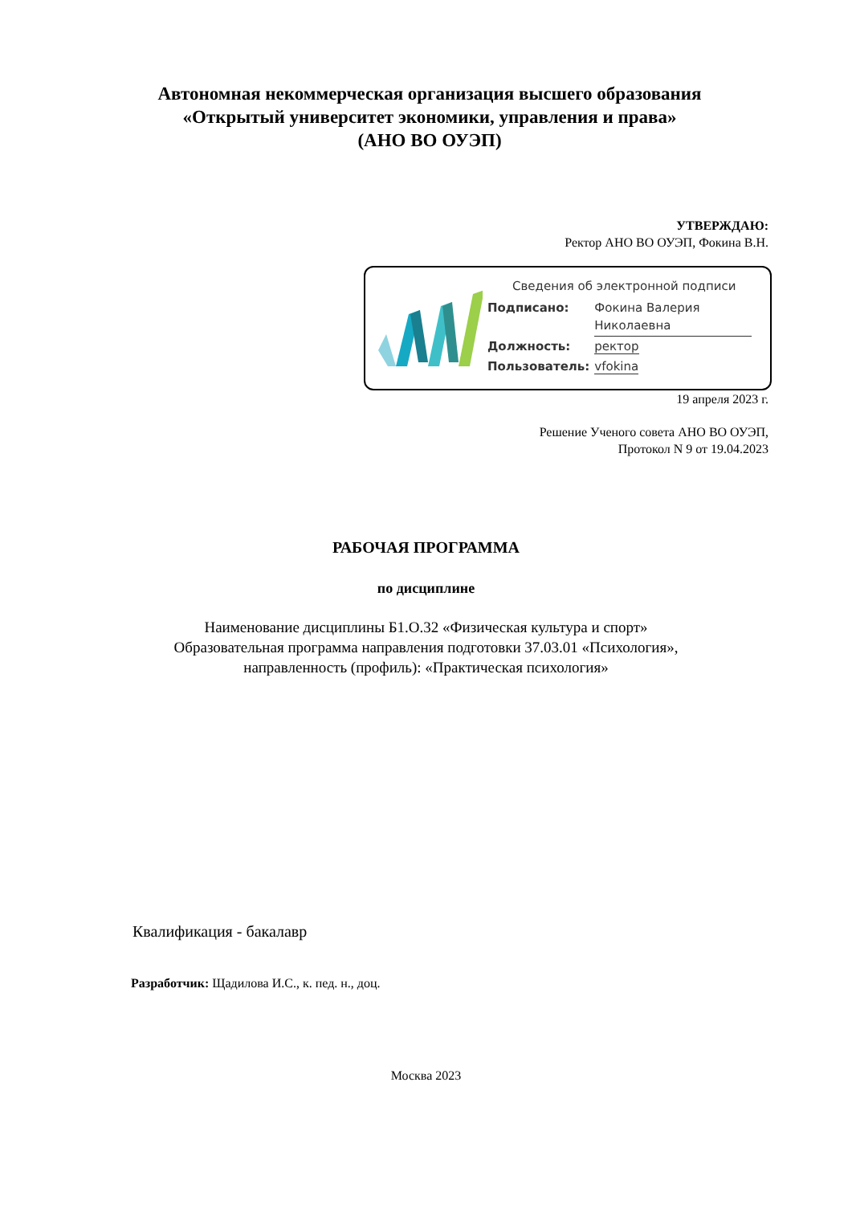Автономная некоммерческая организация высшего образования
«Открытый университет экономики, управления и права»
(АНО ВО ОУЭП)
УТВЕРЖДАЮ:
Ректор АНО ВО ОУЭП, Фокина В.Н.
Сведения об электронной подписи
| Подписано: | Фокина Валерия Николаевна |
| Должность: | ректор |
| Пользователь: | vfokina |
19 апреля 2023 г.
Решение Ученого совета АНО ВО ОУЭП,
Протокол N 9 от 19.04.2023
РАБОЧАЯ ПРОГРАММА
по дисциплине
Наименование дисциплины Б1.О.32 «Физическая культура и спорт»
Образовательная программа направления подготовки 37.03.01 «Психология»,
направленность (профиль): «Практическая психология»
Квалификация - бакалавр
Разработчик: Щадилова И.С., к. пед. н., доц.
Москва 2023